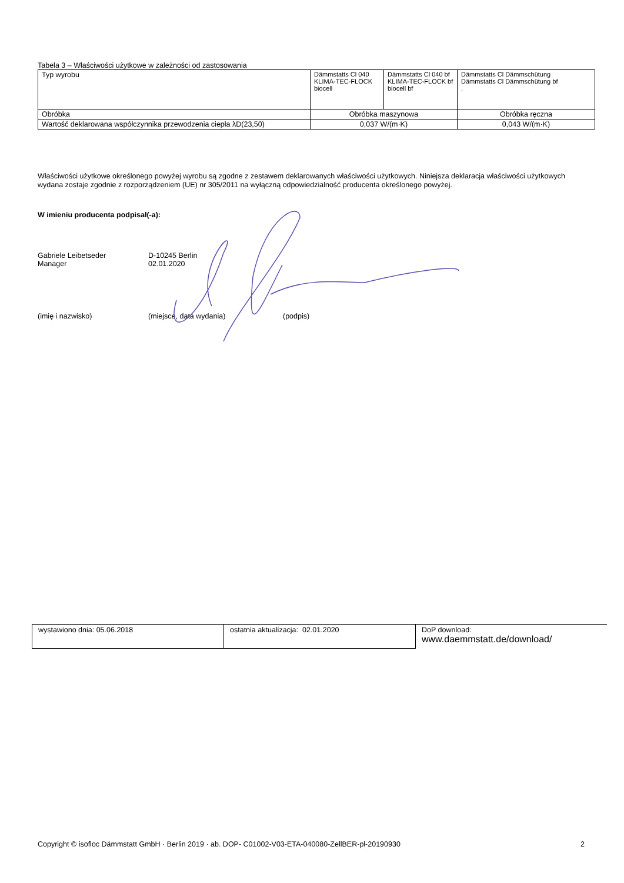Tabela 3 – Właściwości użytkowe w zależności od zastosowania
| Typ wyrobu | Dämmstatts Cl 040 KLIMA-TEC-FLOCK biocell | Dämmstatts Cl 040 bf KLIMA-TEC-FLOCK bf biocell bf | Dämmstatts Cl Dämmschütung Dämmstatts Cl Dämmschütung bf . |
| Obróbka | Obróbka maszynowa | | Obróbka ręczna |
| Wartość deklarowana współczynnika przewodzenia ciepła λD(23,50) | 0,037 W/(m·K) | | 0,043 W/(m·K) |
Właściwości użytkowe określonego powyżej wyrobu są zgodne z zestawem deklarowanych właściwości użytkowych. Niniejsza deklaracja właściwości użytkowych wydana zostaje zgodnie z rozporządzeniem (UE) nr 305/2011 na wyłączną odpowiedzialność producenta określonego powyżej.
W imieniu producenta podpisał(-a):
Gabriele Leibetseder
Manager
D-10245 Berlin
02.01.2020
(imię i nazwisko) (miejsce, data wydania) (podpis)
| wystawiono dnia: 05.06.2018 | ostatnia aktualizacja: 02.01.2020 | DoP download: www.daemmstatt.de/download/ |
Copyright © isofloc Dämmstatt GmbH · Berlin 2019 · ab. DOP- C01002-V03-ETA-040080-ZellBER-pl-20190930 2